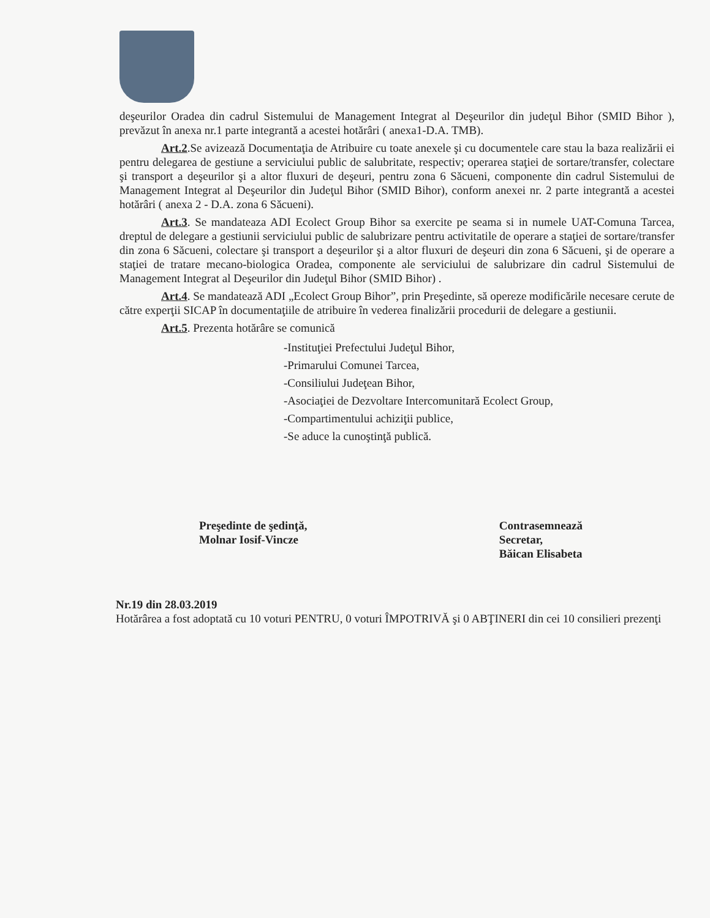deşeurilor Oradea din cadrul Sistemului de Management Integrat al Deşeurilor din judeţul Bihor (SMID Bihor ), prevăzut în anexa nr.1 parte integrantă a acestei hotărâri ( anexa1-D.A. TMB).
Art.2.Se avizează Documentaţia de Atribuire cu toate anexele şi cu documentele care stau la baza realizării ei pentru delegarea de gestiune a serviciului public de salubritate, respectiv; operarea staţiei de sortare/transfer, colectare şi transport a deşeurilor şi a altor fluxuri de deşeuri, pentru zona 6 Săcueni, componente din cadrul Sistemului de Management Integrat al Deşeurilor din Judeţul Bihor (SMID Bihor), conform anexei nr. 2 parte integrantă a acestei hotărâri ( anexa 2 - D.A. zona 6 Săcueni).
Art.3. Se mandateaza ADI Ecolect Group Bihor sa exercite pe seama si in numele UAT-Comuna Tarcea, dreptul de delegare a gestiunii serviciului public de salubrizare pentru activitatile de operare a staţiei de sortare/transfer din zona 6 Săcueni, colectare şi transport a deşeurilor şi a altor fluxuri de deşeuri din zona 6 Săcueni, şi de operare a staţiei de tratare mecano-biologica Oradea, componente ale serviciului de salubrizare din cadrul Sistemului de Management Integrat al Deşeurilor din Judeţul Bihor (SMID Bihor) .
Art.4. Se mandatează ADI „Ecolect Group Bihor”, prin Preşedinte, să opereze modificările necesare cerute de către experţii SICAP în documentaţiile de atribuire în vederea finalizării procedurii de delegare a gestiunii.
Art.5. Prezenta hotărâre se comunică
-Instituţiei Prefectului Judeţul Bihor,
-Primarului Comunei Tarcea,
-Consiliului Judeţean Bihor,
-Asociaţiei de Dezvoltare Intercomunitară Ecolect Group,
-Compartimentului achiziţii publice,
-Se aduce la cunoştinţă publică.
Preşedinte de şedinţă,
Molnar Iosif-Vincze
Contrasemnează
Secretar,
Băican Elisabeta
Nr.19 din 28.03.2019
Hotărârea a fost adoptată cu 10 voturi PENTRU, 0 voturi ÎMPOTRIVĂ şi 0 ABŢINERI din cei 10 consilieri prezenţi